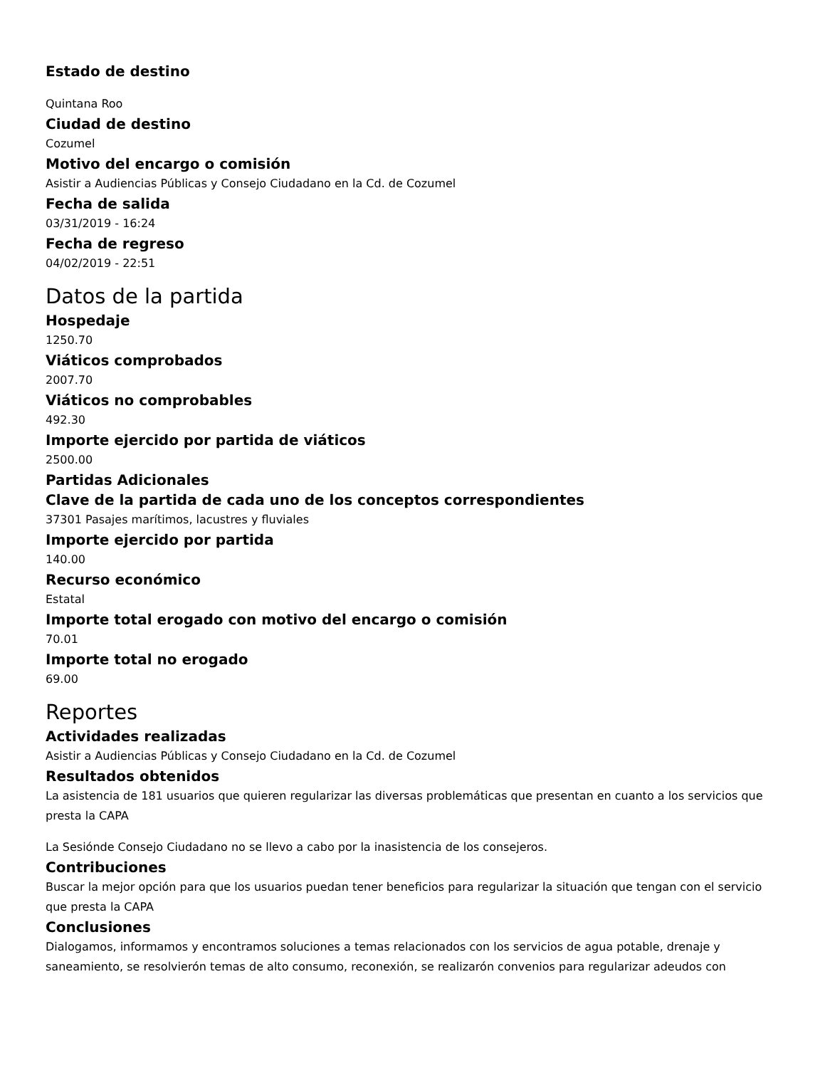Estado de destino
Quintana Roo
Ciudad de destino
Cozumel
Motivo del encargo o comisión
Asistir a Audiencias Públicas y Consejo Ciudadano en la Cd. de Cozumel
Fecha de salida
03/31/2019 - 16:24
Fecha de regreso
04/02/2019 - 22:51
Datos de la partida
Hospedaje
1250.70
Viáticos comprobados
2007.70
Viáticos no comprobables
492.30
Importe ejercido por partida de viáticos
2500.00
Partidas Adicionales
Clave de la partida de cada uno de los conceptos correspondientes
37301 Pasajes marítimos, lacustres y fluviales
Importe ejercido por partida
140.00
Recurso económico
Estatal
Importe total erogado con motivo del encargo o comisión
70.01
Importe total no erogado
69.00
Reportes
Actividades realizadas
Asistir a Audiencias Públicas y Consejo Ciudadano en la Cd. de Cozumel
Resultados obtenidos
La asistencia de 181 usuarios que quieren regularizar las diversas problemáticas que presentan en cuanto a los servicios que presta la CAPA
La Sesiónde Consejo Ciudadano no se llevo a cabo por la inasistencia de los consejeros.
Contribuciones
Buscar la mejor opción para que los usuarios puedan tener beneficios para regularizar la situación que tengan con el servicio que presta la CAPA
Conclusiones
Dialogamos, informamos y encontramos soluciones a temas relacionados con los servicios de agua potable, drenaje y saneamiento, se resolvierón temas de alto consumo, reconexión, se realizarón convenios para regularizar adeudos con